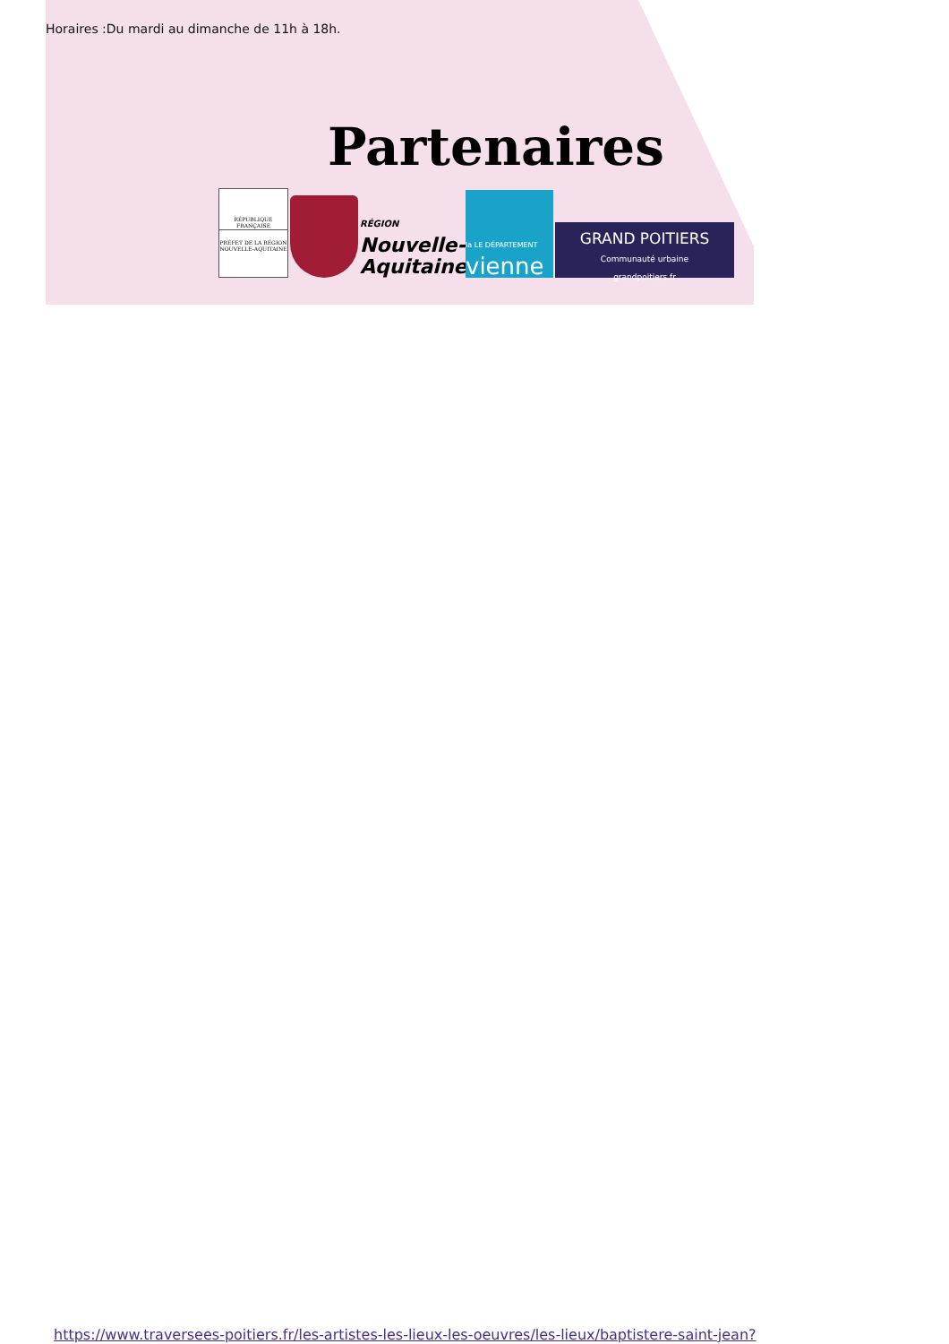Horaires :Du mardi au dimanche de 11h à 18h.
Partenaires
RÉPUBLIQUE FRANÇAISE
PRÉFET DE LA RÉGION NOUVELLE-AQUITAINE
RÉGION
Nouvelle-
Aquitaine
la LE DÉPARTEMENT
vienne
GRAND POITIERS
Communauté urbaine
grandpoitiers.fr
https://www.traversees-poitiers.fr/les-artistes-les-lieux-les-oeuvres/les-lieux/baptistere-saint-jean?